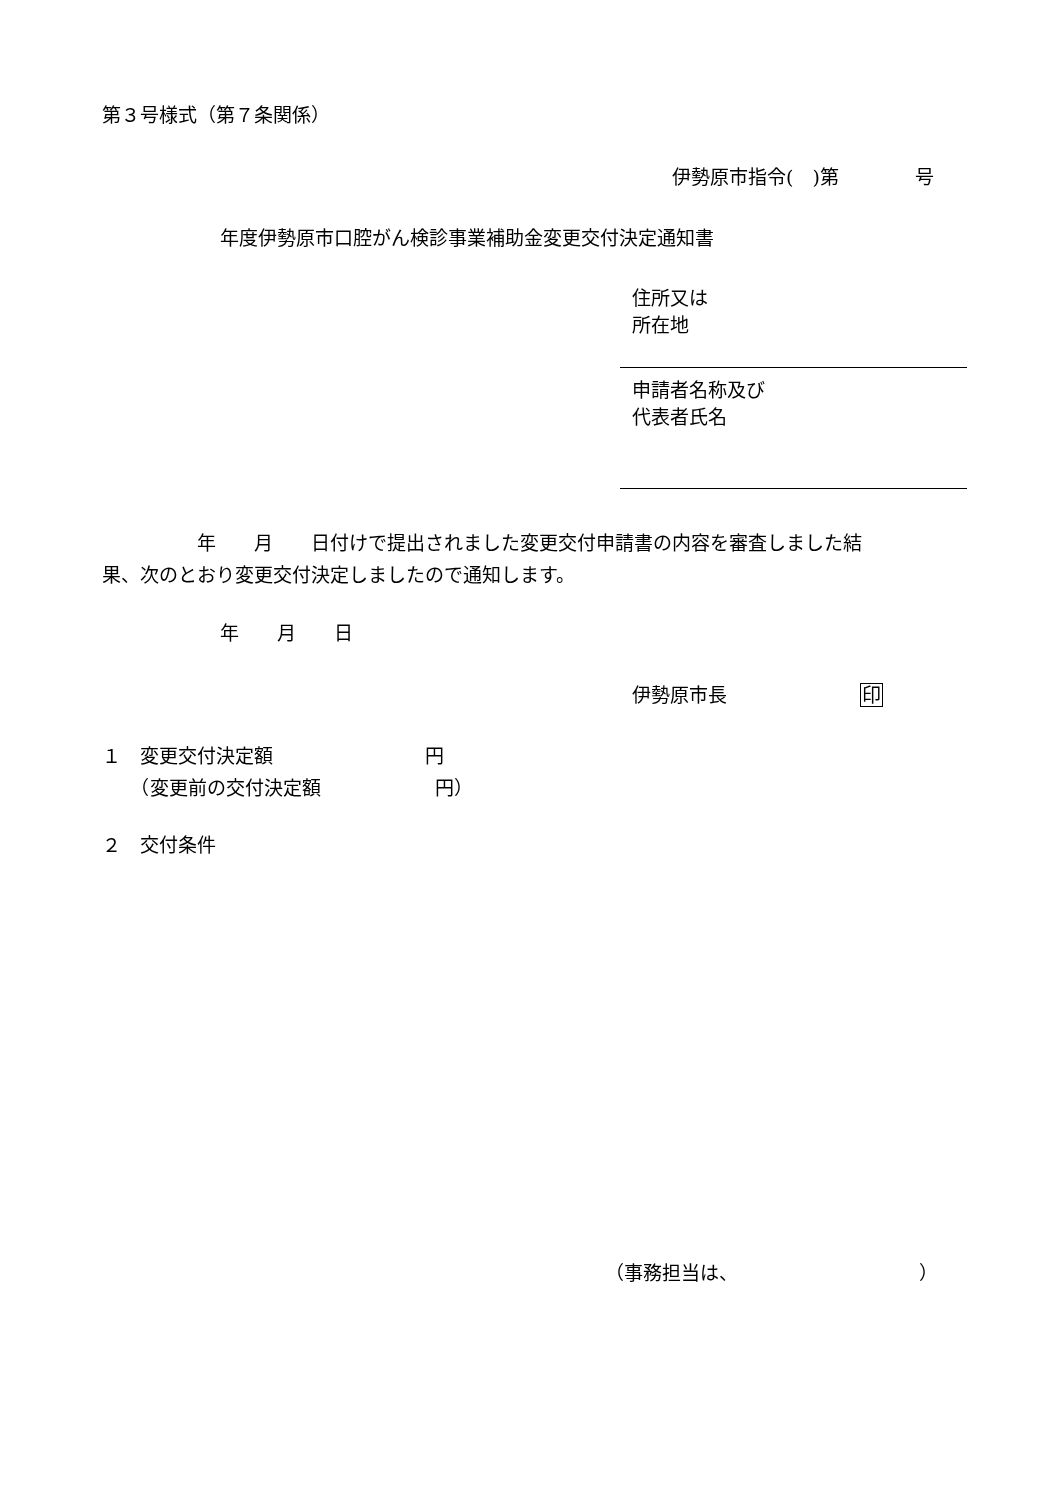第３号様式（第７条関係）
伊勢原市指令(　)第　　　　号
年度伊勢原市口腔がん検診事業補助金変更交付決定通知書
住所又は
所在地
申請者名称及び
代表者氏名
　　　　　年　　月　　日付けで提出されました変更交付申請書の内容を審査しました結 果、次のとおり変更交付決定しましたので通知します。
年　　月　　日
伊勢原市長　　　　　　　印
１　変更交付決定額　　　　　　　　円 　　（変更前の交付決定額　　　　　　円）
２　交付条件
（事務担当は、　　　　　　　　　　）